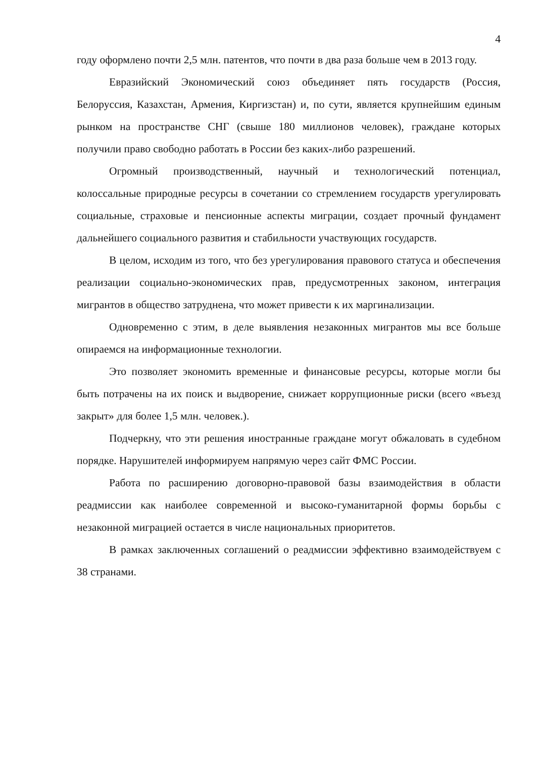4
году оформлено почти 2,5 млн. патентов, что почти в два раза больше чем в 2013 году.
Евразийский Экономический союз объединяет пять государств (Россия, Белоруссия, Казахстан, Армения, Киргизстан) и, по сути, является крупнейшим единым рынком на пространстве СНГ (свыше 180 миллионов человек), граждане которых получили право свободно работать в России без каких-либо разрешений.
Огромный производственный, научный и технологический потенциал, колоссальные природные ресурсы в сочетании со стремлением государств урегулировать социальные, страховые и пенсионные аспекты миграции, создает прочный фундамент дальнейшего социального развития и стабильности участвующих государств.
В целом, исходим из того, что без урегулирования правового статуса и обеспечения реализации социально-экономических прав, предусмотренных законом, интеграция мигрантов в общество затруднена, что может привести к их маргинализации.
Одновременно с этим, в деле выявления незаконных мигрантов мы все больше опираемся на информационные технологии.
Это позволяет экономить временные и финансовые ресурсы, которые могли бы быть потрачены на их поиск и выдворение, снижает коррупционные риски (всего «въезд закрыт» для более 1,5 млн. человек.).
Подчеркну, что эти решения иностранные граждане могут обжаловать в судебном порядке. Нарушителей информируем напрямую через сайт ФМС России.
Работа по расширению договорно-правовой базы взаимодействия в области реадмиссии как наиболее современной и высоко-гуманитарной формы борьбы с незаконной миграцией остается в числе национальных приоритетов.
В рамках заключенных соглашений о реадмиссии эффективно взаимодействуем с 38 странами.